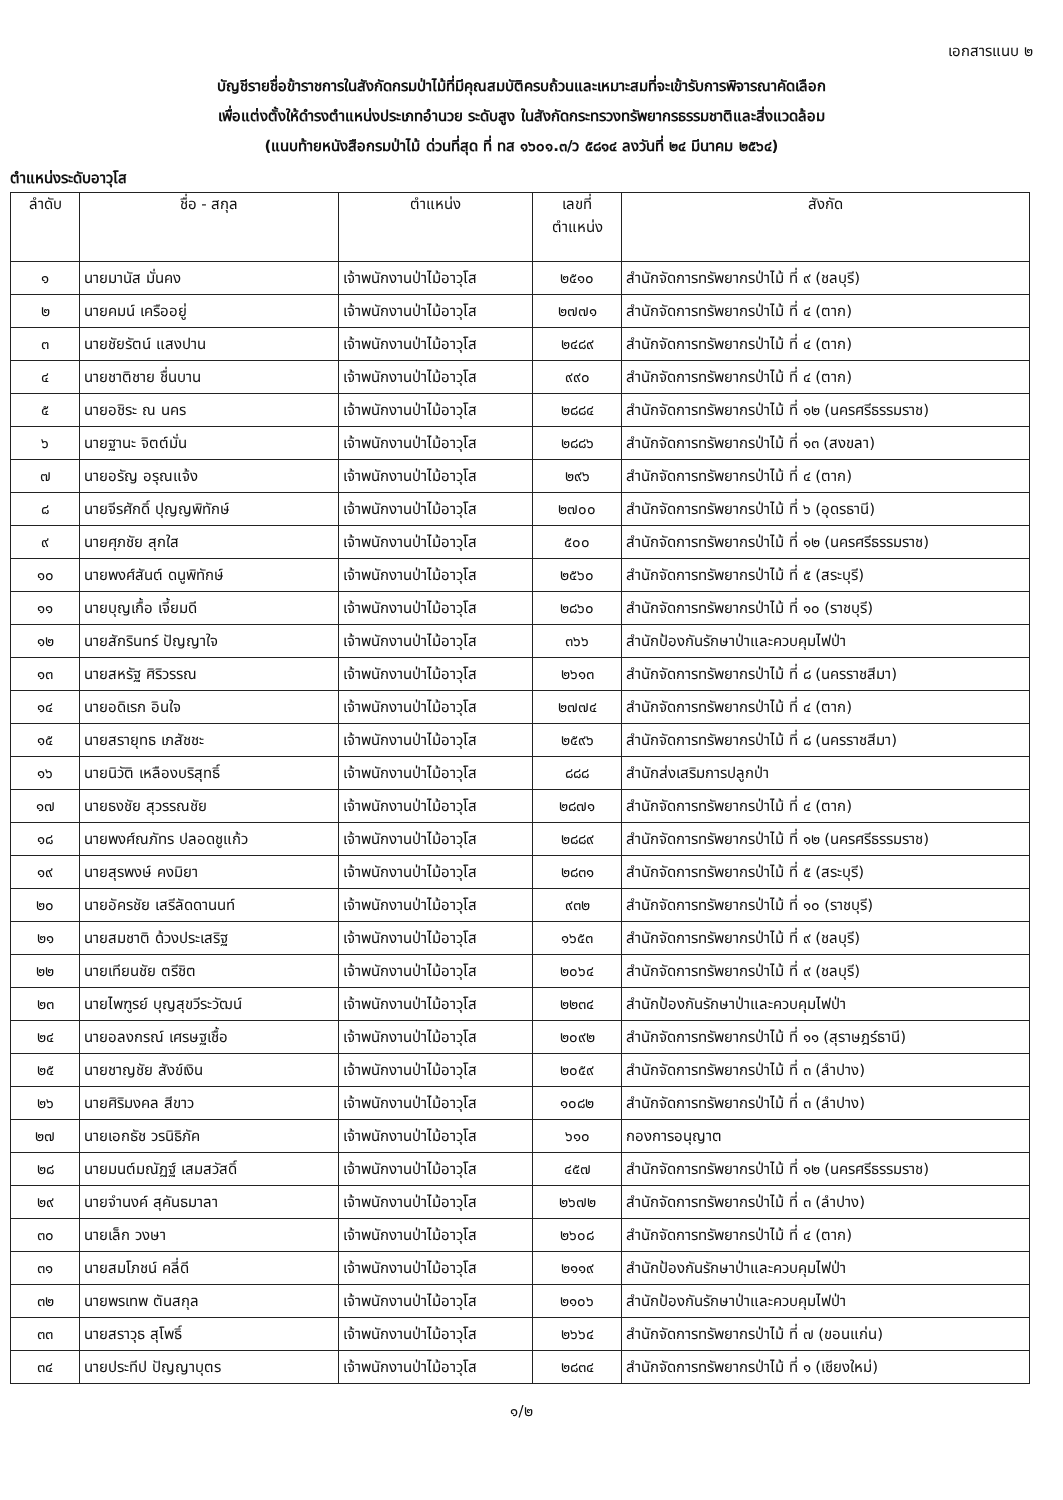เอกสารแนบ ๒
บัญชีรายชื่อข้าราชการในสังกัดกรมป่าไม้ที่มีคุณสมบัติครบถ้วนและเหมาะสมที่จะเข้ารับการพิจารณาคัดเลือก
เพื่อแต่งตั้งให้ดำรงตำแหน่งประเภทอำนวย ระดับสูง ในสังกัดกระทรวงทรัพยากรธรรมชาติและสิ่งแวดล้อม
(แนบท้ายหนังสือกรมป่าไม้ ด่วนที่สุด ที่ ทส ๑๖๐๑.๓/ว ๕๘๑๔ ลงวันที่ ๒๔ มีนาคม ๒๕๖๔)
ตำแหน่งระดับอาวุโส
| ลำดับ | ชื่อ - สกุล | ตำแหน่ง | เลขที่ ตำแหน่ง | สังกัด |
| --- | --- | --- | --- | --- |
| ๑ | นายมานัส มั่นคง | เจ้าพนักงานป่าไม้อาวุโส | ๒๕๑๐ | สำนักจัดการทรัพยากรป่าไม้ ที่ ๙ (ชลบุรี) |
| ๒ | นายคมน์ เครืออยู่ | เจ้าพนักงานป่าไม้อาวุโส | ๒๗๗๑ | สำนักจัดการทรัพยากรป่าไม้ ที่ ๔ (ตาก) |
| ๓ | นายชัยรัตน์ แสงปาน | เจ้าพนักงานป่าไม้อาวุโส | ๒๔๘๙ | สำนักจัดการทรัพยากรป่าไม้ ที่ ๔ (ตาก) |
| ๔ | นายชาติชาย ชื่นบาน | เจ้าพนักงานป่าไม้อาวุโส | ๙๙๐ | สำนักจัดการทรัพยากรป่าไม้ ที่ ๔ (ตาก) |
| ๕ | นายอชิระ ณ นคร | เจ้าพนักงานป่าไม้อาวุโส | ๒๘๘๔ | สำนักจัดการทรัพยากรป่าไม้ ที่ ๑๒ (นครศรีธรรมราช) |
| ๖ | นายฐานะ จิตต์มั่น | เจ้าพนักงานป่าไม้อาวุโส | ๒๘๘๖ | สำนักจัดการทรัพยากรป่าไม้ ที่ ๑๓ (สงขลา) |
| ๗ | นายอรัญ อรุณแจ้ง | เจ้าพนักงานป่าไม้อาวุโส | ๒๙๖ | สำนักจัดการทรัพยากรป่าไม้ ที่ ๔ (ตาก) |
| ๘ | นายจีรศักดิ์ ปุญญพิทักษ์ | เจ้าพนักงานป่าไม้อาวุโส | ๒๗๐๐ | สำนักจัดการทรัพยากรป่าไม้ ที่ ๖ (อุดรธานี) |
| ๙ | นายศุภชัย สุกใส | เจ้าพนักงานป่าไม้อาวุโส | ๕๐๐ | สำนักจัดการทรัพยากรป่าไม้ ที่ ๑๒ (นครศรีธรรมราช) |
| ๑๐ | นายพงศ์สันต์ ดนูพิทักษ์ | เจ้าพนักงานป่าไม้อาวุโส | ๒๕๖๐ | สำนักจัดการทรัพยากรป่าไม้ ที่ ๕ (สระบุรี) |
| ๑๑ | นายบุญเกื้อ เจี้ยมดี | เจ้าพนักงานป่าไม้อาวุโส | ๒๘๖๐ | สำนักจัดการทรัพยากรป่าไม้ ที่ ๑๐ (ราชบุรี) |
| ๑๒ | นายสักรินทร์ ปัญญาใจ | เจ้าพนักงานป่าไม้อาวุโส | ๓๖๖ | สำนักป้องกันรักษาป่าและควบคุมไฟป่า |
| ๑๓ | นายสหรัฐ ศิริวรรณ | เจ้าพนักงานป่าไม้อาวุโส | ๒๖๑๓ | สำนักจัดการทรัพยากรป่าไม้ ที่ ๘ (นครราชสีมา) |
| ๑๔ | นายอดิเรก อินใจ | เจ้าพนักงานป่าไม้อาวุโส | ๒๗๗๔ | สำนักจัดการทรัพยากรป่าไม้ ที่ ๔ (ตาก) |
| ๑๕ | นายสรายุทธ เภสัชชะ | เจ้าพนักงานป่าไม้อาวุโส | ๒๕๙๖ | สำนักจัดการทรัพยากรป่าไม้ ที่ ๘ (นครราชสีมา) |
| ๑๖ | นายนิวัติ เหลืองบริสุทธิ์ | เจ้าพนักงานป่าไม้อาวุโส | ๘๘๘ | สำนักส่งเสริมการปลูกป่า |
| ๑๗ | นายธงชัย สุวรรณชัย | เจ้าพนักงานป่าไม้อาวุโส | ๒๘๗๑ | สำนักจัดการทรัพยากรป่าไม้ ที่ ๔ (ตาก) |
| ๑๘ | นายพงศ์ณภัทร ปลอดชูแก้ว | เจ้าพนักงานป่าไม้อาวุโส | ๒๘๘๙ | สำนักจัดการทรัพยากรป่าไม้ ที่ ๑๒ (นครศรีธรรมราช) |
| ๑๙ | นายสุรพงษ์ คงมิยา | เจ้าพนักงานป่าไม้อาวุโส | ๒๘๓๑ | สำนักจัดการทรัพยากรป่าไม้ ที่ ๕ (สระบุรี) |
| ๒๐ | นายอัครชัย เสรีลัดดานนท์ | เจ้าพนักงานป่าไม้อาวุโส | ๙๓๒ | สำนักจัดการทรัพยากรป่าไม้ ที่ ๑๐ (ราชบุรี) |
| ๒๑ | นายสมชาติ ด้วงประเสริฐ | เจ้าพนักงานป่าไม้อาวุโส | ๑๖๕๓ | สำนักจัดการทรัพยากรป่าไม้ ที่ ๙ (ชลบุรี) |
| ๒๒ | นายเทียนชัย ตรีชิต | เจ้าพนักงานป่าไม้อาวุโส | ๒๐๖๔ | สำนักจัดการทรัพยากรป่าไม้ ที่ ๙ (ชลบุรี) |
| ๒๓ | นายไพฑูรย์ บุญสุขวีระวัฒน์ | เจ้าพนักงานป่าไม้อาวุโส | ๒๒๓๔ | สำนักป้องกันรักษาป่าและควบคุมไฟป่า |
| ๒๔ | นายอลงกรณ์ เศรษฐเชื้อ | เจ้าพนักงานป่าไม้อาวุโส | ๒๐๙๒ | สำนักจัดการทรัพยากรป่าไม้ ที่ ๑๑ (สุราษฎร์ธานี) |
| ๒๕ | นายชาญชัย สังข์เงิน | เจ้าพนักงานป่าไม้อาวุโส | ๒๐๕๙ | สำนักจัดการทรัพยากรป่าไม้ ที่ ๓ (ลำปาง) |
| ๒๖ | นายศิริมงคล สีขาว | เจ้าพนักงานป่าไม้อาวุโส | ๑๐๘๒ | สำนักจัดการทรัพยากรป่าไม้ ที่ ๓ (ลำปาง) |
| ๒๗ | นายเอกธัช วรนิธิภัค | เจ้าพนักงานป่าไม้อาวุโส | ๖๑๐ | กองการอนุญาต |
| ๒๘ | นายมนต์มณัฏฐ์ เสมสวัสดิ์ | เจ้าพนักงานป่าไม้อาวุโส | ๔๕๗ | สำนักจัดการทรัพยากรป่าไม้ ที่ ๑๒ (นครศรีธรรมราช) |
| ๒๙ | นายจำนงค์ สุคันธมาลา | เจ้าพนักงานป่าไม้อาวุโส | ๒๖๗๒ | สำนักจัดการทรัพยากรป่าไม้ ที่ ๓ (ลำปาง) |
| ๓๐ | นายเล็ก วงษา | เจ้าพนักงานป่าไม้อาวุโส | ๒๖๐๘ | สำนักจัดการทรัพยากรป่าไม้ ที่ ๔ (ตาก) |
| ๓๑ | นายสมโภชน์ คลี่ดี | เจ้าพนักงานป่าไม้อาวุโส | ๒๑๑๙ | สำนักป้องกันรักษาป่าและควบคุมไฟป่า |
| ๓๒ | นายพรเทพ ตันสกุล | เจ้าพนักงานป่าไม้อาวุโส | ๒๑๐๖ | สำนักป้องกันรักษาป่าและควบคุมไฟป่า |
| ๓๓ | นายสราวุธ สุโพธิ์ | เจ้าพนักงานป่าไม้อาวุโส | ๒๖๖๔ | สำนักจัดการทรัพยากรป่าไม้ ที่ ๗ (ขอนแก่น) |
| ๓๔ | นายประทีป ปัญญาบุตร | เจ้าพนักงานป่าไม้อาวุโส | ๒๘๓๔ | สำนักจัดการทรัพยากรป่าไม้ ที่ ๑ (เชียงใหม่) |
๑/๒